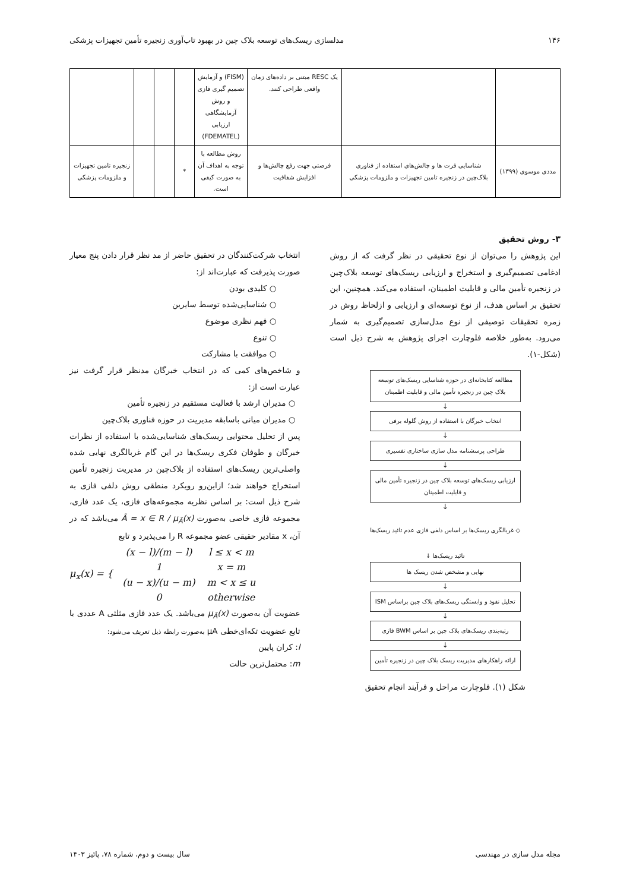۱۴۶ مدلسازی ریسک‌های توسعه بلاک چین در بهبود تاب‌آوری زنجیره تأمین تجهیزات پزشکی
| | | یک RESC مبتنی بر داده‌های زمان واقعی طراحی کنند. | (FISM) و آزمایش تصمیم گیری فازی و روش آزمایشگاهی ارزیابی (FDEMATEL) | | | | |
| مددی موسوی (۱۳۹۹) | شناسایی فرت ها و چالش‌های استفاده از فناوری بلاک‌چین در زنجیره تامین تجهیزات و ملزومات پزشکی | فرصتی جهت رفع چالش‌ها و افزایش شفافیت | روش مطالعه با توجه به اهداف آن به صورت کیفی است. | * | | | زنجیره تامین تجهیزات و ملزومات پزشکی |
۳- روش تحقیق
این پژوهش را می‌توان از نوع تحقیقی در نظر گرفت که از روش ادغامی تصمیم‌گیری و استخراج و ارزیابی ریسک‌های توسعه بلاک‌چین در زنجیره تأمین مالی و قابلیت اطمینان، استفاده می‌کند. همچنین، این تحقیق بر اساس هدف، از نوع توسعه‌ای و ارزیابی و ازلحاظ روش در زمره تحقیقات توصیفی از نوع مدل‌سازی تصمیم‌گیری به شمار می‌رود. به‌طور خلاصه فلوچارت اجرای پژوهش به شرح ذیل است (شکل-۱).
مطالعه کتابخانه‌ای در حوزه شناسایی ریسک‌های توسعه بلاک چین در زنجیره تأمین مالی و قابلیت اطمینان
↓
انتخاب خبرگان با استفاده از روش گلوله برفی
↓
طراحی پرسشنامه مدل سازی ساختاری تفسیری
↓
ارزیابی ریسک‌های توسعه بلاک چین در زنجیره تأمین مالی و قابلیت اطمینان
↓
◇ غربالگری ریسک‌ها بر اساس دلفی فازی عدم تائید ریسک‌ها
تائید ریسک‌ها ↓
نهایی و مشخص شدن ریسک ها
↓
تحلیل نفوذ و وابستگی ریسک‌های بلاک چین براساس ISM
↓
رتبه‌بندی ریسک‌های بلاک چین بر اساس BWM فازی
↓
ارائه راهکارهای مدیریت ریسک بلاک چین در زنجیره تأمین
شکل (۱). فلوچارت مراحل و فرآیند انجام تحقیق
انتخاب شرکت‌کنندگان در تحقیق حاضر از مد نظر قرار دادن پنج معیار صورت پذیرفت که عبارت‌اند از:
○ کلیدی بودن
○ شناسایی‌شده توسط سایرین
○ فهم نظری موضوع
○ تنوع
○ موافقت با مشارکت
و شاخص‌های کمی که در انتخاب خبرگان مدنظر قرار گرفت نیز عبارت است از:
○ مدیران ارشد با فعالیت مستقیم در زنجیره تأمین
○ مدیران میانی باسابقه مدیریت در حوزه فناوری بلاک‌چین
پس از تحلیل محتوایی ریسک‌های شناسایی‌شده با استفاده از نظرات خبرگان و طوفان فکری ریسک‌ها در این گام غربالگری نهایی شده واصلی‌ترین ریسک‌های استفاده از بلاک‌چین در مدیریت زنجیره تأمین استخراج خواهند شد؛ ازاین‌رو رویکرد منطقی روش دلفی فازی به شرح ذیل است: بر اساس نظریه مجموعه‌های فازی، یک عدد فازی، مجموعه فازی خاصی به‌صورت Ã = x ∈ R / μ<sub>Ã</sub>(x) می‌باشد که در آن، x مقادیر حقیقی عضو مجموعه R را می‌پذیرد و تابع
μ<sub>x</sub>(x) = {
| (x − l)/(m − l) | l ≤ x < m |
| 1 | x = m |
| (u − x)/(u − m) | m < x ≤ u |
| 0 | otherwise |
عضویت آن به‌صورت μ<sub>Ã</sub>(x) می‌باشد. یک عدد فازی مثلثی A عددی با تابع عضویت تکه‌ای‌خطی μA به‌صورت رابطه ذیل تعریف می‌شود:
l: کران پایین
m: محتمل‌ترین حالت
مجله مدل سازی در مهندسی سال بیست و دوم، شماره ۷۸، پائیز ۱۴۰۳